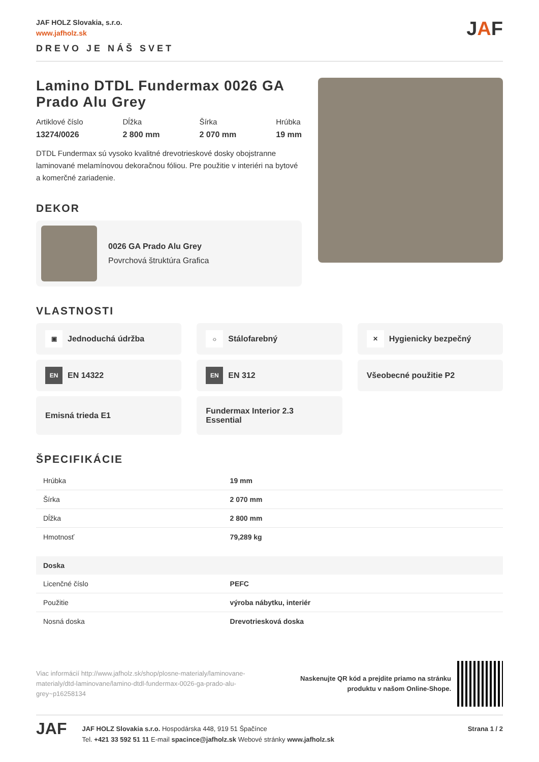JAF HOLZ Slovakia, s.r.o.
www.jafholz.sk
DREVO JE NÁŠ SVET
JAF
Lamino DTDL Fundermax 0026 GA Prado Alu Grey
Artiklové číslo
13274/0026
Dĺžka
2 800 mm
Šírka
2 070 mm
Hrúbka
19 mm
DTDL Fundermax sú vysoko kvalitné drevotrieskové dosky obojstranne laminované melamínovou dekoračnou fóliou. Pre použitie v interiéri na bytové a komerčné zariadenie.
DEKOR
0026 GA Prado Alu Grey
Povrchová štruktúra Grafica
VLASTNOSTI
▣ Jednoduchá údržba
☼ Stálofarebný
✕ Hygienicky bezpečný
EN EN 14322
EN EN 312
Všeobecné použitie P2
Emisná trieda E1
Fundermax Interior 2.3
Essential
ŠPECIFIKÁCIE
| Hrúbka | 19 mm |
| Šírka | 2 070 mm |
| Dĺžka | 2 800 mm |
| Hmotnosť | 79,289 kg |
| Doska | |
| Licenčné číslo | PEFC |
| Použitie | výroba nábytku, interiér |
| Nosná doska | Drevotriesková doska |
Viac informácií http://www.jafholz.sk/shop/plosne-materialy/laminovane-materialy/dtd-laminovane/lamino-dtdl-fundermax-0026-ga-prado-alu-grey~p16258134
Naskenujte QR kód a prejdite priamo na stránku
produktu v našom Online-Shope.
JAF
JAF HOLZ Slovakia s.r.o. Hospodárska 448, 919 51 Špačínce
Tel. +421 33 592 51 11 E-mail spacince@jafholz.sk Webové stránky www.jafholz.sk
Strana 1 / 2